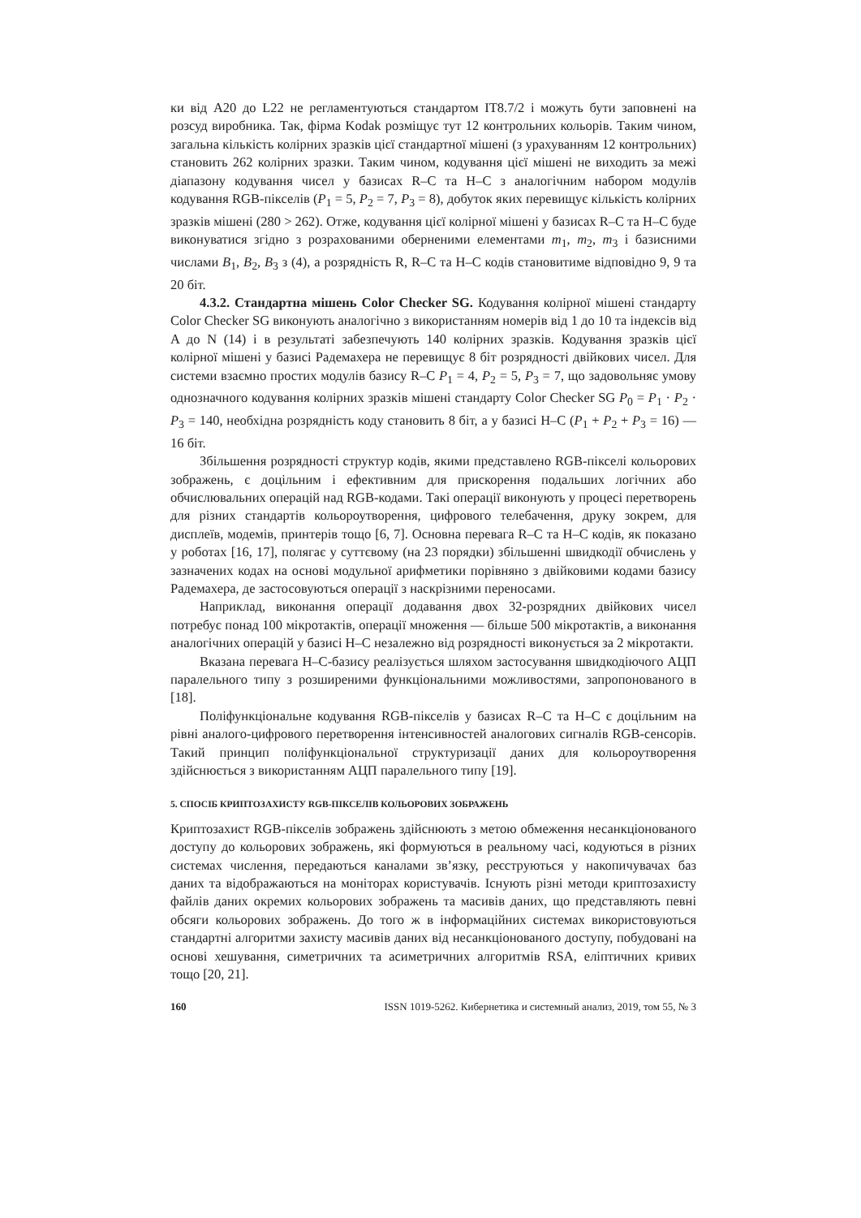ки від A20 до L22 не регламентуються стандартом IT8.7/2 і можуть бути заповнені на розсуд виробника. Так, фірма Kodak розміщує тут 12 контрольних кольорів. Таким чином, загальна кількість колірних зразків цієї стандартної мішені (з урахуванням 12 контрольних) становить 262 колірних зразки. Таким чином, кодування цієї мішені не виходить за межі діапазону кодування чисел у базисах R–C та H–C з аналогічним набором модулів кодування RGB-пікселів (P<sub>1</sub> = 5, P<sub>2</sub> = 7, P<sub>3</sub> = 8), добуток яких перевищує кількість колірних зразків мішені (280 > 262). Отже, кодування цієї колірної мішені у базисах R–C та H–C буде виконуватися згідно з розрахованими оберненими елементами m<sub>1</sub>, m<sub>2</sub>, m<sub>3</sub> і базисними числами B<sub>1</sub>, B<sub>2</sub>, B<sub>3</sub> з (4), а розрядність R, R–C та H–C кодів становитиме відповідно 9, 9 та 20 біт.
4.3.2. Стандартна мішень Color Checker SG. Кодування колірної мішені стандарту Color Checker SG виконують аналогічно з використанням номерів від 1 до 10 та індексів від A до N (14) і в результаті забезпечують 140 колірних зразків. Кодування зразків цієї колірної мішені у базисі Радемахера не перевищує 8 біт розрядності двійкових чисел. Для системи взаємно простих модулів базису R–C P<sub>1</sub> = 4, P<sub>2</sub> = 5, P<sub>3</sub> = 7, що задовольняє умову однозначного кодування колірних зразків мішені стандарту Color Checker SG P<sub>0</sub> = P<sub>1</sub> · P<sub>2</sub> · P<sub>3</sub> = 140, необхідна розрядність коду становить 8 біт, а у базисі H–C (P<sub>1</sub> + P<sub>2</sub> + P<sub>3</sub> = 16) — 16 біт.
Збільшення розрядності структур кодів, якими представлено RGB-пікселі кольорових зображень, є доцільним і ефективним для прискорення подальших логічних або обчислювальних операцій над RGB-кодами. Такі операції виконують у процесі перетворень для різних стандартів кольороутворення, цифрового телебачення, друку зокрем, для дисплеїв, модемів, принтерів тощо [6, 7]. Основна перевага R–C та H–C кодів, як показано у роботах [16, 17], полягає у суттєвому (на 23 порядки) збільшенні швидкодії обчислень у зазначених кодах на основі модульної арифметики порівняно з двійковими кодами базису Радемахера, де застосовуються операції з наскрізними переносами.
Наприклад, виконання операції додавання двох 32-розрядних двійкових чисел потребує понад 100 мікротактів, операції множення — більше 500 мікротактів, а виконання аналогічних операцій у базисі H–C незалежно від розрядності виконується за 2 мікротакти.
Вказана перевага H–C-базису реалізується шляхом застосування швидкодіючого АЦП паралельного типу з розширеними функціональними можливостями, запропонованого в [18].
Поліфункціональне кодування RGB-пікселів у базисах R–C та H–C є доцільним на рівні аналого-цифрового перетворення інтенсивностей аналогових сигналів RGB-сенсорів. Такий принцип поліфункціональної структуризації даних для кольороутворення здійснюється з використанням АЦП паралельного типу [19].
5. СПОСІБ КРИПТОЗАХИСТУ RGB-ПІКСЕЛІВ КОЛЬОРОВИХ ЗОБРАЖЕНЬ
Криптозахист RGB-пікселів зображень здійснюють з метою обмеження несанкціонованого доступу до кольорових зображень, які формуються в реальному часі, кодуються в різних системах числення, передаються каналами зв’язку, реєструються у накопичувачах баз даних та відображаються на моніторах користувачів. Існують різні методи криптозахисту файлів даних окремих кольорових зображень та масивів даних, що представляють певні обсяги кольорових зображень. До того ж в інформаційних системах використовуються стандартні алгоритми захисту масивів даних від несанкціонованого доступу, побудовані на основі хешування, симетричних та асиметричних алгоритмів RSA, еліптичних кривих тощо [20, 21].
160 ISSN 1019-5262. Кибернетика и системный анализ, 2019, том 55, № 3